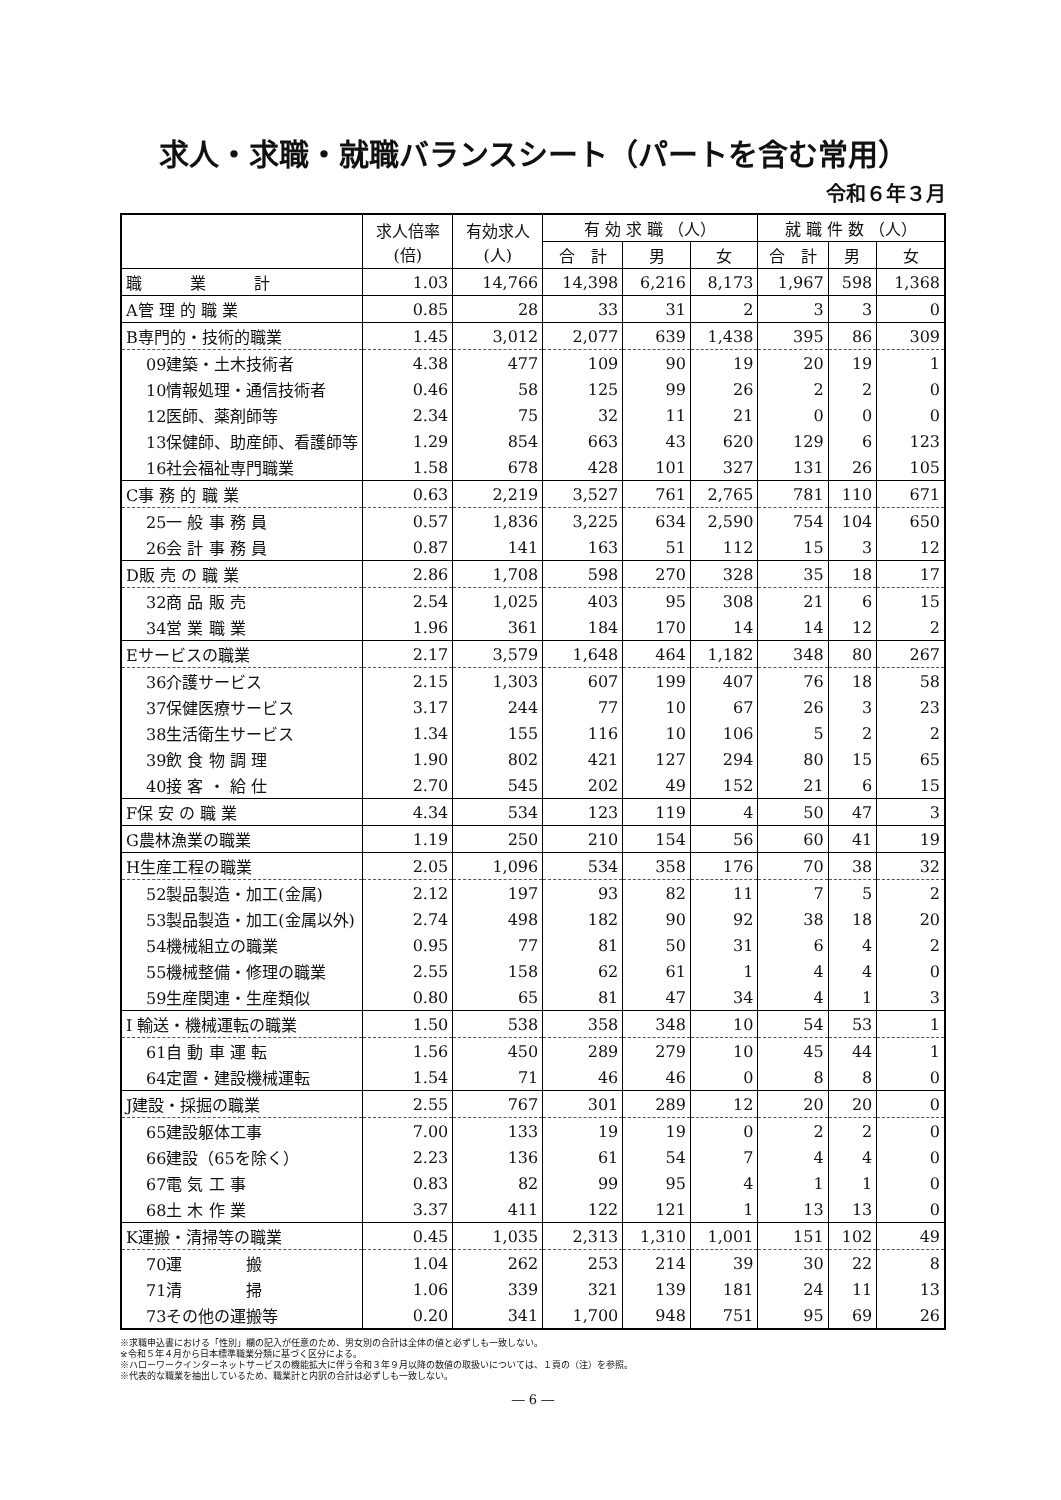求人・求職・就職バランスシート（パートを含む常用）
令和６年３月
| | 求人倍率 (倍) | 有効求人 (人) | 有 効 求 職 （人） | | | 就 職 件 数 （人） | | |
| --- | --- | --- | --- | --- | --- | --- | --- | --- |
| | | | 合 計 | 男 | 女 | 合 計 | 男 | 女 |
| 職 業 計 | 1.03 | 14,766 | 14,398 | 6,216 | 8,173 | 1,967 | 598 | 1,368 |
| A管 理 的 職 業 | 0.85 | 28 | 33 | 31 | 2 | 3 | 3 | 0 |
| B専門的・技術的職業 | 1.45 | 3,012 | 2,077 | 639 | 1,438 | 395 | 86 | 309 |
| 09建築・土木技術者 | 4.38 | 477 | 109 | 90 | 19 | 20 | 19 | 1 |
| 10情報処理・通信技術者 | 0.46 | 58 | 125 | 99 | 26 | 2 | 2 | 0 |
| 12医師、薬剤師等 | 2.34 | 75 | 32 | 11 | 21 | 0 | 0 | 0 |
| 13保健師、助産師、看護師等 | 1.29 | 854 | 663 | 43 | 620 | 129 | 6 | 123 |
| 16社会福祉専門職業 | 1.58 | 678 | 428 | 101 | 327 | 131 | 26 | 105 |
| C事 務 的 職 業 | 0.63 | 2,219 | 3,527 | 761 | 2,765 | 781 | 110 | 671 |
| 25一 般 事 務 員 | 0.57 | 1,836 | 3,225 | 634 | 2,590 | 754 | 104 | 650 |
| 26会 計 事 務 員 | 0.87 | 141 | 163 | 51 | 112 | 15 | 3 | 12 |
| D販 売 の 職 業 | 2.86 | 1,708 | 598 | 270 | 328 | 35 | 18 | 17 |
| 32商 品 販 売 | 2.54 | 1,025 | 403 | 95 | 308 | 21 | 6 | 15 |
| 34営 業 職 業 | 1.96 | 361 | 184 | 170 | 14 | 14 | 12 | 2 |
| Eサービスの職業 | 2.17 | 3,579 | 1,648 | 464 | 1,182 | 348 | 80 | 267 |
| 36介護サービス | 2.15 | 1,303 | 607 | 199 | 407 | 76 | 18 | 58 |
| 37保健医療サービス | 3.17 | 244 | 77 | 10 | 67 | 26 | 3 | 23 |
| 38生活衛生サービス | 1.34 | 155 | 116 | 10 | 106 | 5 | 2 | 2 |
| 39飲 食 物 調 理 | 1.90 | 802 | 421 | 127 | 294 | 80 | 15 | 65 |
| 40接 客 ・ 給 仕 | 2.70 | 545 | 202 | 49 | 152 | 21 | 6 | 15 |
| F保 安 の 職 業 | 4.34 | 534 | 123 | 119 | 4 | 50 | 47 | 3 |
| G農林漁業の職業 | 1.19 | 250 | 210 | 154 | 56 | 60 | 41 | 19 |
| H生産工程の職業 | 2.05 | 1,096 | 534 | 358 | 176 | 70 | 38 | 32 |
| 52製品製造・加工(金属) | 2.12 | 197 | 93 | 82 | 11 | 7 | 5 | 2 |
| 53製品製造・加工(金属以外) | 2.74 | 498 | 182 | 90 | 92 | 38 | 18 | 20 |
| 54機械組立の職業 | 0.95 | 77 | 81 | 50 | 31 | 6 | 4 | 2 |
| 55機械整備・修理の職業 | 2.55 | 158 | 62 | 61 | 1 | 4 | 4 | 0 |
| 59生産関連・生産類似 | 0.80 | 65 | 81 | 47 | 34 | 4 | 1 | 3 |
| I 輸送・機械運転の職業 | 1.50 | 538 | 358 | 348 | 10 | 54 | 53 | 1 |
| 61自 動 車 運 転 | 1.56 | 450 | 289 | 279 | 10 | 45 | 44 | 1 |
| 64定置・建設機械運転 | 1.54 | 71 | 46 | 46 | 0 | 8 | 8 | 0 |
| J建設・採掘の職業 | 2.55 | 767 | 301 | 289 | 12 | 20 | 20 | 0 |
| 65建設躯体工事 | 7.00 | 133 | 19 | 19 | 0 | 2 | 2 | 0 |
| 66建設（65を除く） | 2.23 | 136 | 61 | 54 | 7 | 4 | 4 | 0 |
| 67電 気 工 事 | 0.83 | 82 | 99 | 95 | 4 | 1 | 1 | 0 |
| 68土 木 作 業 | 3.37 | 411 | 122 | 121 | 1 | 13 | 13 | 0 |
| K運搬・清掃等の職業 | 0.45 | 1,035 | 2,313 | 1,310 | 1,001 | 151 | 102 | 49 |
| 70運 搬 | 1.04 | 262 | 253 | 214 | 39 | 30 | 22 | 8 |
| 71清 掃 | 1.06 | 339 | 321 | 139 | 181 | 24 | 11 | 13 |
| 73その他の運搬等 | 0.20 | 341 | 1,700 | 948 | 751 | 95 | 69 | 26 |
※求職申込書における「性別」欄の記入が任意のため、男女別の合計は全体の値と必ずしも一致しない。
※令和５年４月から日本標準職業分類に基づく区分による。
※ハローワークインターネットサービスの機能拡大に伴う令和３年９月以降の数値の取扱いについては、１頁の（注）を参照。
※代表的な職業を抽出しているため、職業計と内訳の合計は必ずしも一致しない。
― 6 ―